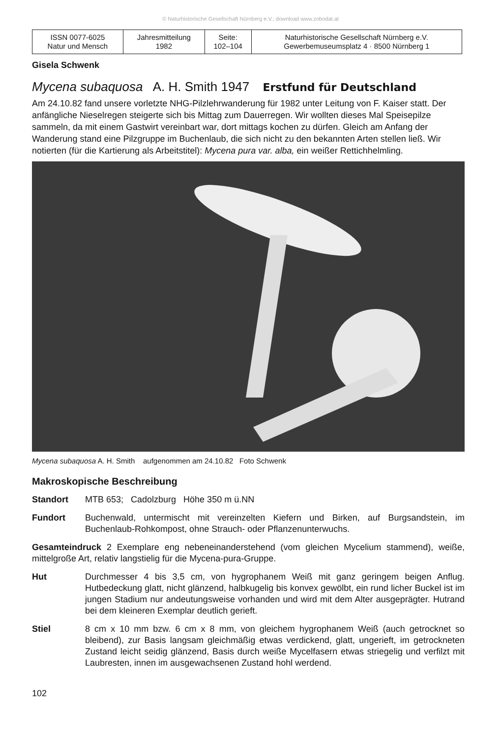© Naturhistorische Gesellschaft Nürnberg e.V.; download www.zobodat.at
| ISSN 0077-6025 Natur und Mensch | Jahresmitteilung 1982 | Seite: 102–104 | Naturhistorische Gesellschaft Nürnberg e.V. Gewerbemuseumsplatz 4 · 8500 Nürnberg 1 |
Gisela Schwenk
Mycena subaquosa A. H. Smith 1947 Erstfund für Deutschland
Am 24.10.82 fand unsere vorletzte NHG-Pilzlehrwanderung für 1982 unter Leitung von F. Kaiser statt. Der anfängliche Nieselregen steigerte sich bis Mittag zum Dauerregen. Wir wollten dieses Mal Speisepilze sammeln, da mit einem Gastwirt vereinbart war, dort mittags kochen zu dürfen. Gleich am Anfang der Wanderung stand eine Pilzgruppe im Buchenlaub, die sich nicht zu den bekannten Arten stellen ließ. Wir notierten (für die Kartierung als Arbeitstitel): Mycena pura var. alba, ein weißer Rettichhelmling.
Mycena subaquosa A. H. Smith aufgenommen am 24.10.82 Foto Schwenk
Makroskopische Beschreibung
Standort MTB 653; Cadolzburg Höhe 350 m ü.NN
Fundort Buchenwald, untermischt mit vereinzelten Kiefern und Birken, auf Burgsandstein, im Buchenlaub-Rohkompost, ohne Strauch- oder Pflanzenunterwuchs.
Gesamteindruck 2 Exemplare eng nebeneinanderstehend (vom gleichen Mycelium stammend), weiße, mittelgroße Art, relativ langstielig für die Mycena-pura-Gruppe.
Hut Durchmesser 4 bis 3,5 cm, von hygrophanem Weiß mit ganz geringem beigen Anflug. Hutbedeckung glatt, nicht glänzend, halbkugelig bis konvex gewölbt, ein rund licher Buckel ist im jungen Stadium nur andeutungsweise vorhanden und wird mit dem Alter ausgeprägter. Hutrand bei dem kleineren Exemplar deutlich gerieft.
Stiel 8 cm x 10 mm bzw. 6 cm x 8 mm, von gleichem hygrophanem Weiß (auch getrocknet so bleibend), zur Basis langsam gleichmäßig etwas verdickend, glatt, ungerieft, im getrockneten Zustand leicht seidig glänzend, Basis durch weiße Mycelfasern etwas striegelig und verfilzt mit Laubresten, innen im ausgewachsenen Zustand hohl werdend.
102